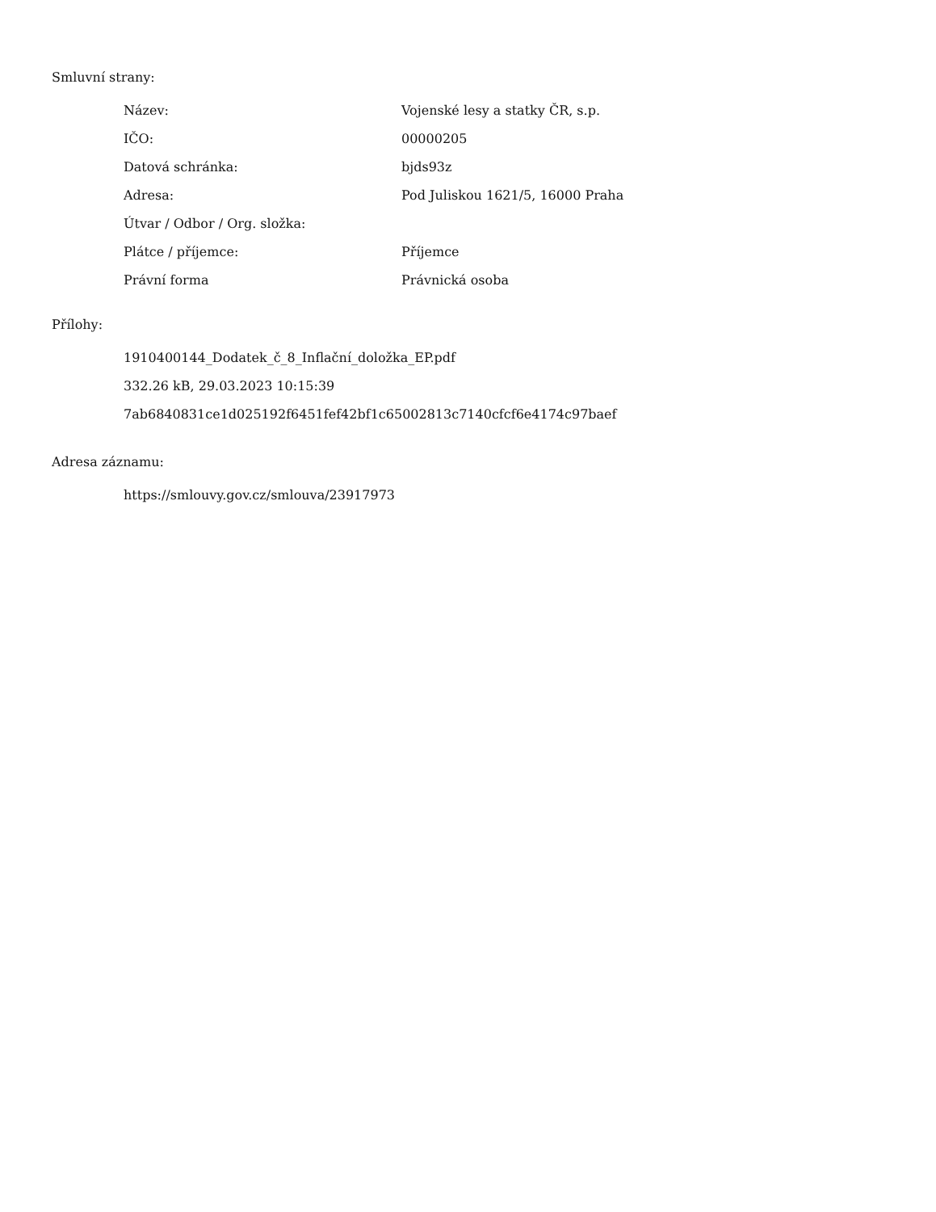Smluvní strany:
| Název: | Vojenské lesy a statky ČR, s.p. |
| IČO: | 00000205 |
| Datová schránka: | bjds93z |
| Adresa: | Pod Juliskou 1621/5, 16000 Praha |
| Útvar / Odbor / Org. složka: | |
| Plátce / příjemce: | Příjemce |
| Právní forma | Právnická osoba |
Přílohy:
1910400144_Dodatek_č_8_Inflační_doložka_EP.pdf
332.26 kB, 29.03.2023 10:15:39
7ab6840831ce1d025192f6451fef42bf1c65002813c7140cfcf6e4174c97baef
Adresa záznamu:
https://smlouvy.gov.cz/smlouva/23917973